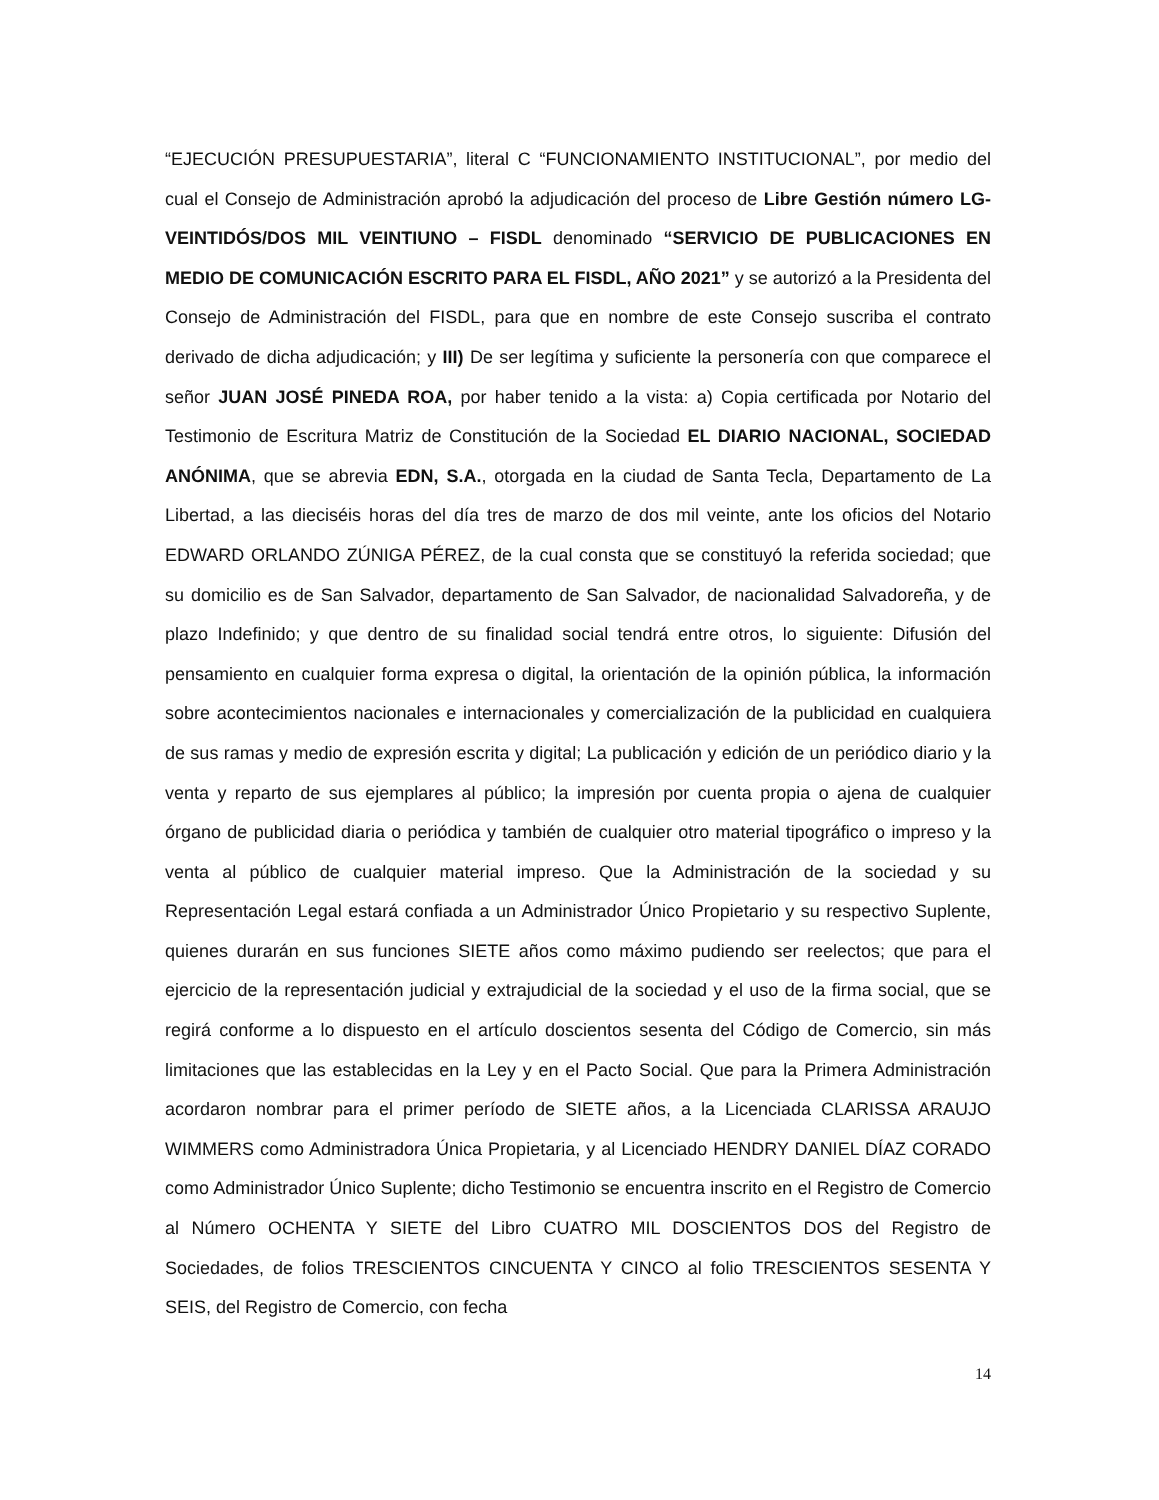“EJECUCIÓN PRESUPUESTARIA”, literal C “FUNCIONAMIENTO INSTITUCIONAL”, por medio del cual el Consejo de Administración aprobó la adjudicación del proceso de Libre Gestión número LG-VEINTIDÓS/DOS MIL VEINTIUNO – FISDL denominado “SERVICIO DE PUBLICACIONES EN MEDIO DE COMUNICACIÓN ESCRITO PARA EL FISDL, AÑO 2021” y se autorizó a la Presidenta del Consejo de Administración del FISDL, para que en nombre de este Consejo suscriba el contrato derivado de dicha adjudicación; y III) De ser legítima y suficiente la personería con que comparece el señor JUAN JOSÉ PINEDA ROA, por haber tenido a la vista: a) Copia certificada por Notario del Testimonio de Escritura Matriz de Constitución de la Sociedad EL DIARIO NACIONAL, SOCIEDAD ANÓNIMA, que se abrevia EDN, S.A., otorgada en la ciudad de Santa Tecla, Departamento de La Libertad, a las dieciséis horas del día tres de marzo de dos mil veinte, ante los oficios del Notario EDWARD ORLANDO ZÚNIGA PÉREZ, de la cual consta que se constituyó la referida sociedad; que su domicilio es de San Salvador, departamento de San Salvador, de nacionalidad Salvadoreña, y de plazo Indefinido; y que dentro de su finalidad social tendrá entre otros, lo siguiente: Difusión del pensamiento en cualquier forma expresa o digital, la orientación de la opinión pública, la información sobre acontecimientos nacionales e internacionales y comercialización de la publicidad en cualquiera de sus ramas y medio de expresión escrita y digital; La publicación y edición de un periódico diario y la venta y reparto de sus ejemplares al público; la impresión por cuenta propia o ajena de cualquier órgano de publicidad diaria o periódica y también de cualquier otro material tipográfico o impreso y la venta al público de cualquier material impreso. Que la Administración de la sociedad y su Representación Legal estará confiada a un Administrador Único Propietario y su respectivo Suplente, quienes durarán en sus funciones SIETE años como máximo pudiendo ser reelectos; que para el ejercicio de la representación judicial y extrajudicial de la sociedad y el uso de la firma social, que se regirá conforme a lo dispuesto en el artículo doscientos sesenta del Código de Comercio, sin más limitaciones que las establecidas en la Ley y en el Pacto Social. Que para la Primera Administración acordaron nombrar para el primer período de SIETE años, a la Licenciada CLARISSA ARAUJO WIMMERS como Administradora Única Propietaria, y al Licenciado HENDRY DANIEL DÍAZ CORADO como Administrador Único Suplente; dicho Testimonio se encuentra inscrito en el Registro de Comercio al Número OCHENTA Y SIETE del Libro CUATRO MIL DOSCIENTOS DOS del Registro de Sociedades, de folios TRESCIENTOS CINCUENTA Y CINCO al folio TRESCIENTOS SESENTA Y SEIS, del Registro de Comercio, con fecha
14